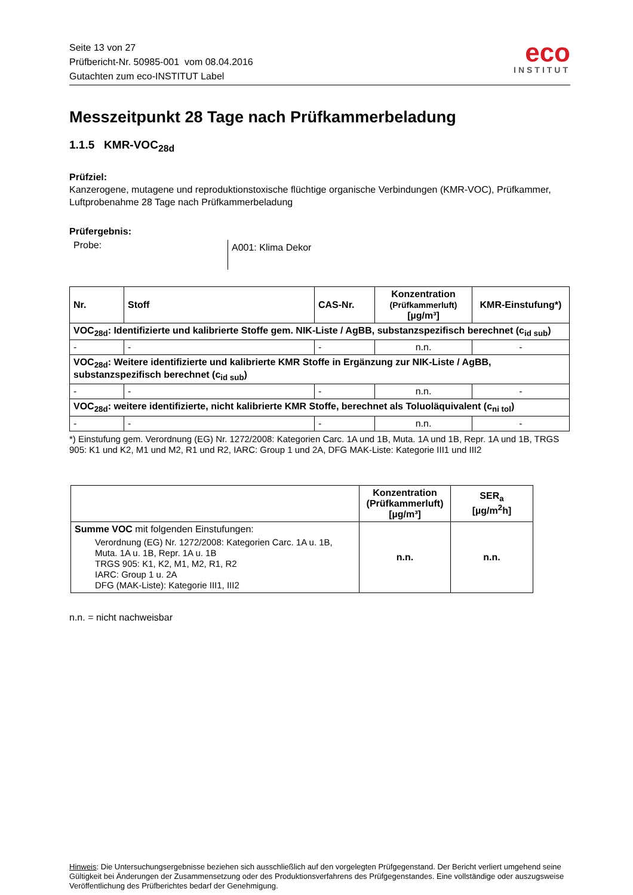Seite 13 von 27
Prüfbericht-Nr. 50985-001 vom 08.04.2016
Gutachten zum eco-INSTITUT Label
eco
INSTITUT
Messzeitpunkt 28 Tage nach Prüfkammerbeladung
1.1.5 KMR-VOC<sub>28d</sub>
Prüfziel:
Kanzerogene, mutagene und reproduktionstoxische flüchtige organische Verbindungen (KMR-VOC), Prüfkammer, Luftprobenahme 28 Tage nach Prüfkammerbeladung
Prüfergebnis:
Probe:
A001: Klima Dekor
| Nr. | Stoff | CAS-Nr. | Konzentration (Prüfkammerluft) [µg/m³] | KMR-Einstufung*) |
| --- | --- | --- | --- | --- |
| VOC<sub>28d</sub>: Identifizierte und kalibrierte Stoffe gem. NIK-Liste / AgBB, substanzspezifisch berechnet (c<sub>id sub</sub>) | | | | |
| - | - | - | n.n. | - |
| VOC<sub>28d</sub>: Weitere identifizierte und kalibrierte KMR Stoffe in Ergänzung zur NIK-Liste / AgBB, substanzspezifisch berechnet (c<sub>id sub</sub>) | | | | |
| - | - | - | n.n. | - |
| VOC<sub>28d</sub>: weitere identifizierte, nicht kalibrierte KMR Stoffe, berechnet als Toluoläquivalent (c<sub>ni tol</sub>) | | | | |
| - | - | - | n.n. | - |
*) Einstufung gem. Verordnung (EG) Nr. 1272/2008: Kategorien Carc. 1A und 1B, Muta. 1A und 1B, Repr. 1A und 1B, TRGS 905: K1 und K2, M1 und M2, R1 und R2, IARC: Group 1 und 2A, DFG MAK-Liste: Kategorie III1 und III2
| | Konzentration (Prüfkammerluft) [µg/m³] | SER<sub>a</sub> [µg/m<sup>2</sup>h] |
| --- | --- | --- |
| Summe VOC mit folgenden Einstufungen: Verordnung (EG) Nr. 1272/2008: Kategorien Carc. 1A u. 1B, Muta. 1A u. 1B, Repr. 1A u. 1B TRGS 905: K1, K2, M1, M2, R1, R2 IARC: Group 1 u. 2A DFG (MAK-Liste): Kategorie III1, III2 | n.n. | n.n. |
n.n. = nicht nachweisbar
Hinweis: Die Untersuchungsergebnisse beziehen sich ausschließlich auf den vorgelegten Prüfgegenstand. Der Bericht verliert umgehend seine Gültigkeit bei Änderungen der Zusammensetzung oder des Produktionsverfahrens des Prüfgegenstandes. Eine vollständige oder auszugsweise Veröffentlichung des Prüfberichtes bedarf der Genehmigung.